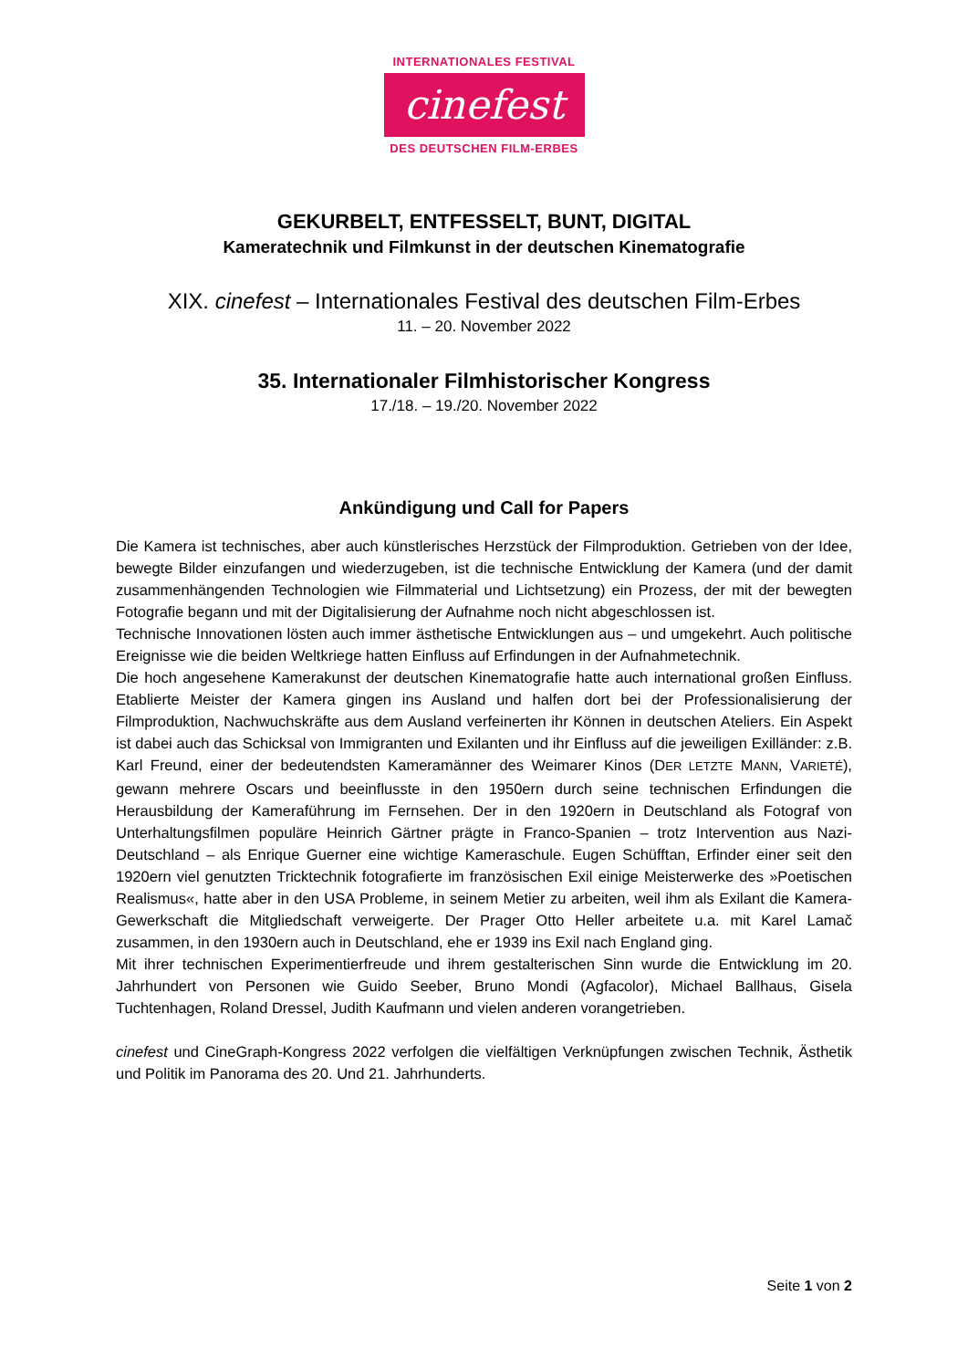INTERNATIONALES FESTIVAL
cinefest
DES DEUTSCHEN FILM-ERBES
GEKURBELT, ENTFESSELT, BUNT, DIGITAL
Kameratechnik und Filmkunst in der deutschen Kinematografie
XIX. cinefest – Internationales Festival des deutschen Film-Erbes
11. – 20. November 2022
35. Internationaler Filmhistorischer Kongress
17./18. – 19./20. November 2022
Ankündigung und Call for Papers
Die Kamera ist technisches, aber auch künstlerisches Herzstück der Filmproduktion. Getrieben von der Idee, bewegte Bilder einzufangen und wiederzugeben, ist die technische Entwicklung der Kamera (und der damit zusammenhängenden Technologien wie Filmmaterial und Lichtsetzung) ein Prozess, der mit der bewegten Fotografie begann und mit der Digitalisierung der Aufnahme noch nicht abgeschlossen ist.
Technische Innovationen lösten auch immer ästhetische Entwicklungen aus – und umgekehrt. Auch politische Ereignisse wie die beiden Weltkriege hatten Einfluss auf Erfindungen in der Aufnahmetechnik.
Die hoch angesehene Kamerakunst der deutschen Kinematografie hatte auch international großen Einfluss. Etablierte Meister der Kamera gingen ins Ausland und halfen dort bei der Professionalisierung der Filmproduktion, Nachwuchskräfte aus dem Ausland verfeinerten ihr Können in deutschen Ateliers. Ein Aspekt ist dabei auch das Schicksal von Immigranten und Exilanten und ihr Einfluss auf die jeweiligen Exilländer: z.B. Karl Freund, einer der bedeutendsten Kameramänner des Weimarer Kinos (DER LETZTE MANN, VARIETÉ), gewann mehrere Oscars und beeinflusste in den 1950ern durch seine technischen Erfindungen die Herausbildung der Kameraführung im Fernsehen. Der in den 1920ern in Deutschland als Fotograf von Unterhaltungsfilmen populäre Heinrich Gärtner prägte in Franco-Spanien – trotz Intervention aus Nazi-Deutschland – als Enrique Guerner eine wichtige Kameraschule. Eugen Schüfftan, Erfinder einer seit den 1920ern viel genutzten Tricktechnik fotografierte im französischen Exil einige Meisterwerke des »Poetischen Realismus«, hatte aber in den USA Probleme, in seinem Metier zu arbeiten, weil ihm als Exilant die Kamera-Gewerkschaft die Mitgliedschaft verweigerte. Der Prager Otto Heller arbeitete u.a. mit Karel Lamač zusammen, in den 1930ern auch in Deutschland, ehe er 1939 ins Exil nach England ging.
Mit ihrer technischen Experimentierfreude und ihrem gestalterischen Sinn wurde die Entwicklung im 20. Jahrhundert von Personen wie Guido Seeber, Bruno Mondi (Agfacolor), Michael Ballhaus, Gisela Tuchtenhagen, Roland Dressel, Judith Kaufmann und vielen anderen vorangetrieben.
cinefest und CineGraph-Kongress 2022 verfolgen die vielfältigen Verknüpfungen zwischen Technik, Ästhetik und Politik im Panorama des 20. Und 21. Jahrhunderts.
Seite 1 von 2